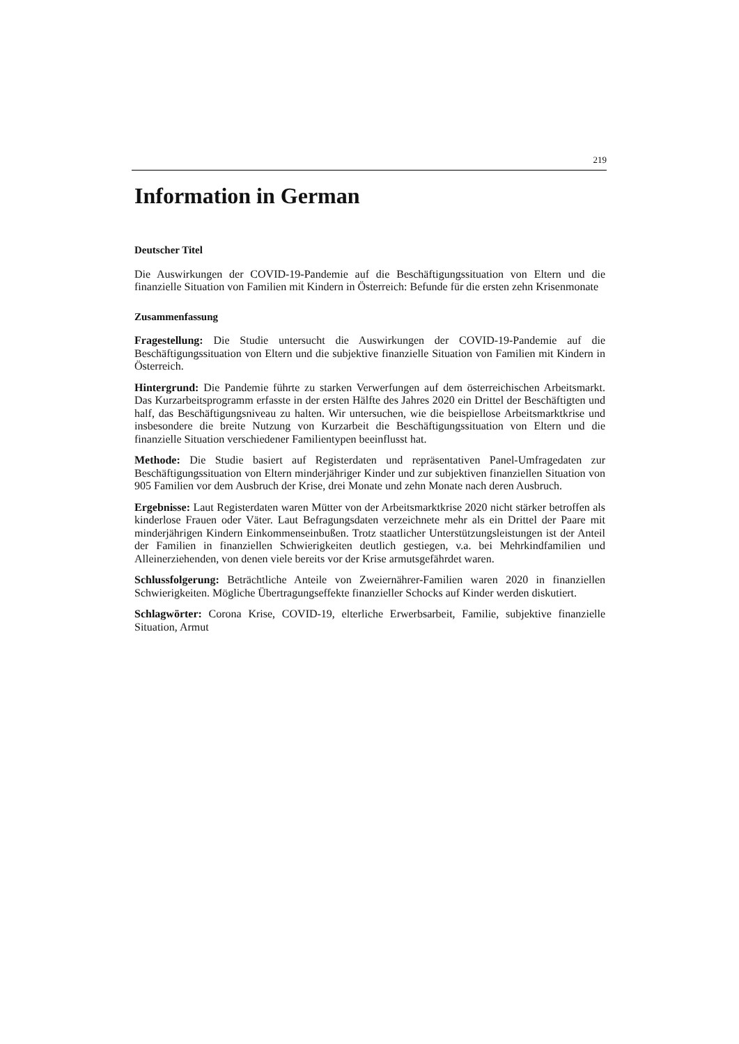219
Information in German
Deutscher Titel
Die Auswirkungen der COVID-19-Pandemie auf die Beschäftigungssituation von Eltern und die finanzielle Situation von Familien mit Kindern in Österreich: Befunde für die ersten zehn Krisenmonate
Zusammenfassung
Fragestellung: Die Studie untersucht die Auswirkungen der COVID-19-Pandemie auf die Beschäftigungssituation von Eltern und die subjektive finanzielle Situation von Familien mit Kindern in Österreich.
Hintergrund: Die Pandemie führte zu starken Verwerfungen auf dem österreichischen Arbeitsmarkt. Das Kurzarbeitsprogramm erfasste in der ersten Hälfte des Jahres 2020 ein Drittel der Beschäftigten und half, das Beschäftigungsniveau zu halten. Wir untersuchen, wie die beispiellose Arbeitsmarktkrise und insbesondere die breite Nutzung von Kurzarbeit die Beschäftigungssituation von Eltern und die finanzielle Situation verschiedener Familientypen beeinflusst hat.
Methode: Die Studie basiert auf Registerdaten und repräsentativen Panel-Umfragedaten zur Beschäftigungssituation von Eltern minderjähriger Kinder und zur subjektiven finanziellen Situation von 905 Familien vor dem Ausbruch der Krise, drei Monate und zehn Monate nach deren Ausbruch.
Ergebnisse: Laut Registerdaten waren Mütter von der Arbeitsmarktkrise 2020 nicht stärker betroffen als kinderlose Frauen oder Väter. Laut Befragungsdaten verzeichnete mehr als ein Drittel der Paare mit minderjährigen Kindern Einkommenseinbußen. Trotz staatlicher Unterstützungsleistungen ist der Anteil der Familien in finanziellen Schwierigkeiten deutlich gestiegen, v.a. bei Mehrkindfamilien und Alleinerziehenden, von denen viele bereits vor der Krise armutsgefährdet waren.
Schlussfolgerung: Beträchtliche Anteile von Zweiernährer-Familien waren 2020 in finanziellen Schwierigkeiten. Mögliche Übertragungseffekte finanzieller Schocks auf Kinder werden diskutiert.
Schlagwörter: Corona Krise, COVID-19, elterliche Erwerbsarbeit, Familie, subjektive finanzielle Situation, Armut